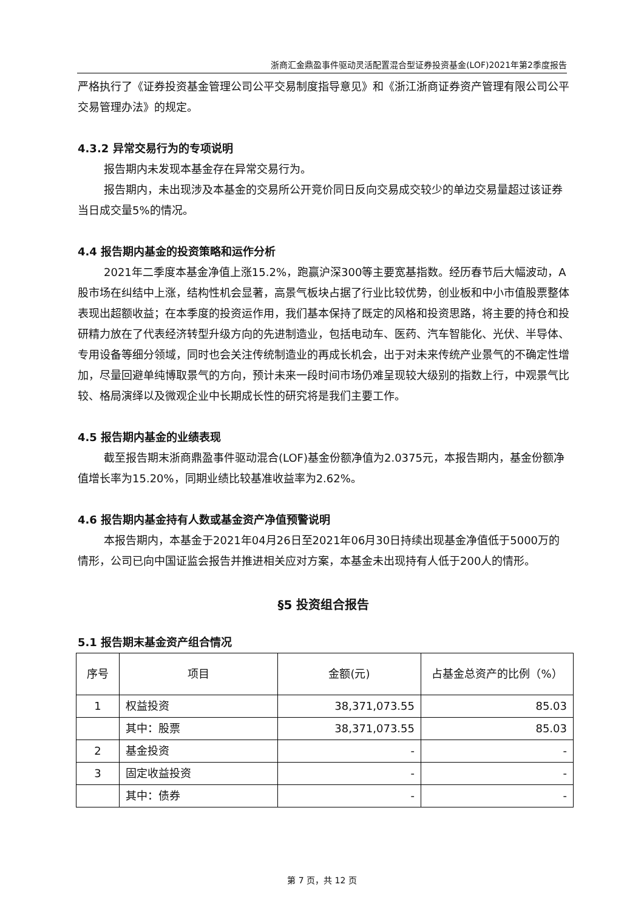浙商汇金鼎盈事件驱动灵活配置混合型证券投资基金(LOF)2021年第2季度报告
严格执行了《证券投资基金管理公司公平交易制度指导意见》和《浙江浙商证券资产管理有限公司公平交易管理办法》的规定。
4.3.2 异常交易行为的专项说明
报告期内未发现本基金存在异常交易行为。
报告期内，未出现涉及本基金的交易所公开竞价同日反向交易成交较少的单边交易量超过该证券当日成交量5%的情况。
4.4 报告期内基金的投资策略和运作分析
2021年二季度本基金净值上涨15.2%，跑赢沪深300等主要宽基指数。经历春节后大幅波动，A股市场在纠结中上涨，结构性机会显著，高景气板块占据了行业比较优势，创业板和中小市值股票整体表现出超额收益；在本季度的投资运作用，我们基本保持了既定的风格和投资思路，将主要的持仓和投研精力放在了代表经济转型升级方向的先进制造业，包括电动车、医药、汽车智能化、光伏、半导体、专用设备等细分领域，同时也会关注传统制造业的再成长机会，出于对未来传统产业景气的不确定性增加，尽量回避单纯博取景气的方向，预计未来一段时间市场仍难呈现较大级别的指数上行，中观景气比较、格局演绎以及微观企业中长期成长性的研究将是我们主要工作。
4.5 报告期内基金的业绩表现
截至报告期末浙商鼎盈事件驱动混合(LOF)基金份额净值为2.0375元，本报告期内，基金份额净值增长率为15.20%，同期业绩比较基准收益率为2.62%。
4.6 报告期内基金持有人数或基金资产净值预警说明
本报告期内，本基金于2021年04月26日至2021年06月30日持续出现基金净值低于5000万的情形，公司已向中国证监会报告并推进相关应对方案，本基金未出现持有人低于200人的情形。
§5 投资组合报告
5.1 报告期末基金资产组合情况
| 序号 | 项目 | 金额(元) | 占基金总资产的比例（%） |
| --- | --- | --- | --- |
| 1 | 权益投资 | 38,371,073.55 | 85.03 |
| | 其中：股票 | 38,371,073.55 | 85.03 |
| 2 | 基金投资 | - | - |
| 3 | 固定收益投资 | - | - |
| | 其中：债券 | - | - |
第 7 页，共 12 页